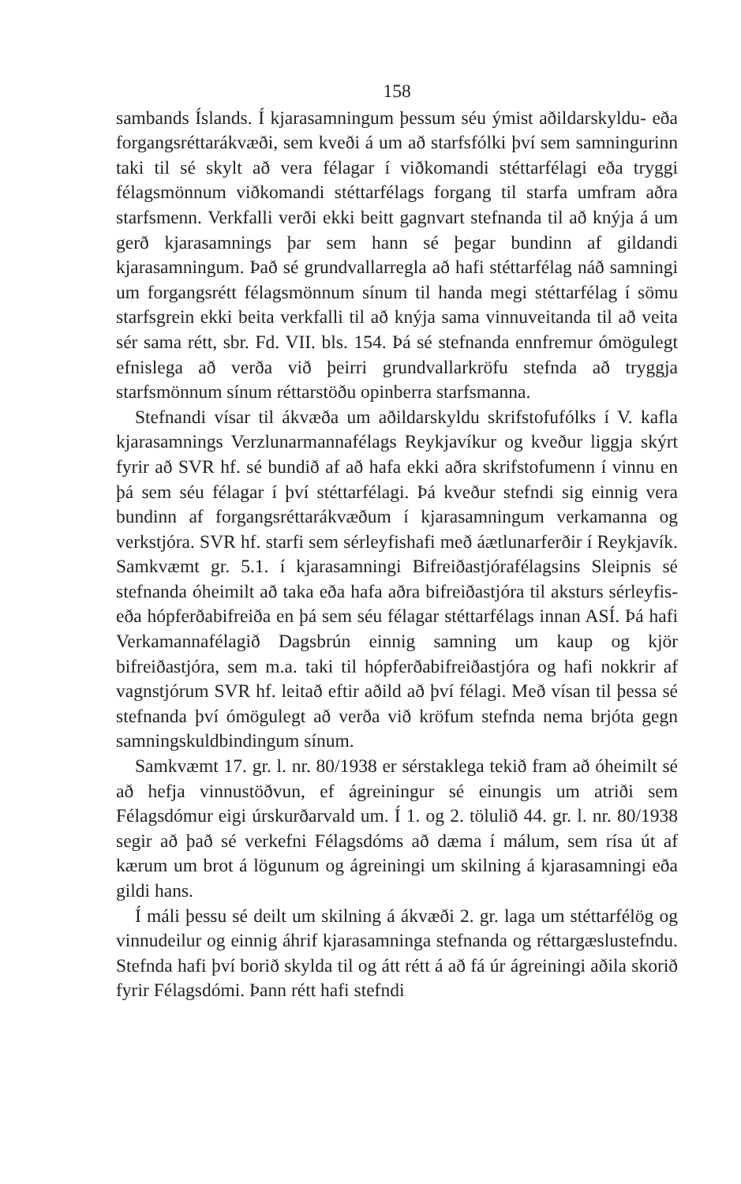158
sambands Íslands. Í kjarasamningum þessum séu ýmist aðildarskyldu- eða forgangsréttarákvæði, sem kveði á um að starfsfólki því sem samningurinn taki til sé skylt að vera félagar í viðkomandi stéttarfélagi eða tryggi félagsmönnum viðkomandi stéttarfélags forgang til starfa umfram aðra starfsmenn. Verkfalli verði ekki beitt gagnvart stefnanda til að knýja á um gerð kjarasamnings þar sem hann sé þegar bundinn af gildandi kjarasamningum. Það sé grundvallarregla að hafi stéttarfélag náð samningi um forgangsrétt félagsmönnum sínum til handa megi stéttarfélag í sömu starfsgrein ekki beita verkfalli til að knýja sama vinnuveitanda til að veita sér sama rétt, sbr. Fd. VII. bls. 154. Þá sé stefnanda ennfremur ómögulegt efnislega að verða við þeirri grundvallarkröfu stefnda að tryggja starfsmönnum sínum réttarstöðu opinberra starfsmanna.
Stefnandi vísar til ákvæða um aðildarskyldu skrifstofufólks í V. kafla kjarasamnings Verzlunarmannafélags Reykjavíkur og kveður liggja skýrt fyrir að SVR hf. sé bundið af að hafa ekki aðra skrifstofumenn í vinnu en þá sem séu félagar í því stéttarfélagi. Þá kveður stefndi sig einnig vera bundinn af forgangsréttarákvæðum í kjarasamningum verkamanna og verkstjóra. SVR hf. starfi sem sérleyfishafi með áætlunarferðir í Reykjavík. Samkvæmt gr. 5.1. í kjarasamningi Bifreiðastjórafélagsins Sleipnis sé stefnanda óheimilt að taka eða hafa aðra bifreiðastjóra til aksturs sérleyfis- eða hópferðabifreiða en þá sem séu félagar stéttarfélags innan ASÍ. Þá hafi Verkamannafélagið Dagsbrún einnig samning um kaup og kjör bifreiðastjóra, sem m.a. taki til hópferðabifreiðastjóra og hafi nokkrir af vagnstjórum SVR hf. leitað eftir aðild að því félagi. Með vísan til þessa sé stefnanda því ómögulegt að verða við kröfum stefnda nema brjóta gegn samningskuldbindingum sínum.
Samkvæmt 17. gr. l. nr. 80/1938 er sérstaklega tekið fram að óheimilt sé að hefja vinnustöðvun, ef ágreiningur sé einungis um atriði sem Félagsdómur eigi úrskurðarvald um. Í 1. og 2. tölulið 44. gr. l. nr. 80/1938 segir að það sé verkefni Félagsdóms að dæma í málum, sem rísa út af kærum um brot á lögunum og ágreiningi um skilning á kjarasamningi eða gildi hans.
Í máli þessu sé deilt um skilning á ákvæði 2. gr. laga um stéttarfélög og vinnudeilur og einnig áhrif kjarasamninga stefnanda og réttargæslustefndu. Stefnda hafi því borið skylda til og átt rétt á að fá úr ágreiningi aðila skorið fyrir Félagsdómi. Þann rétt hafi stefndi